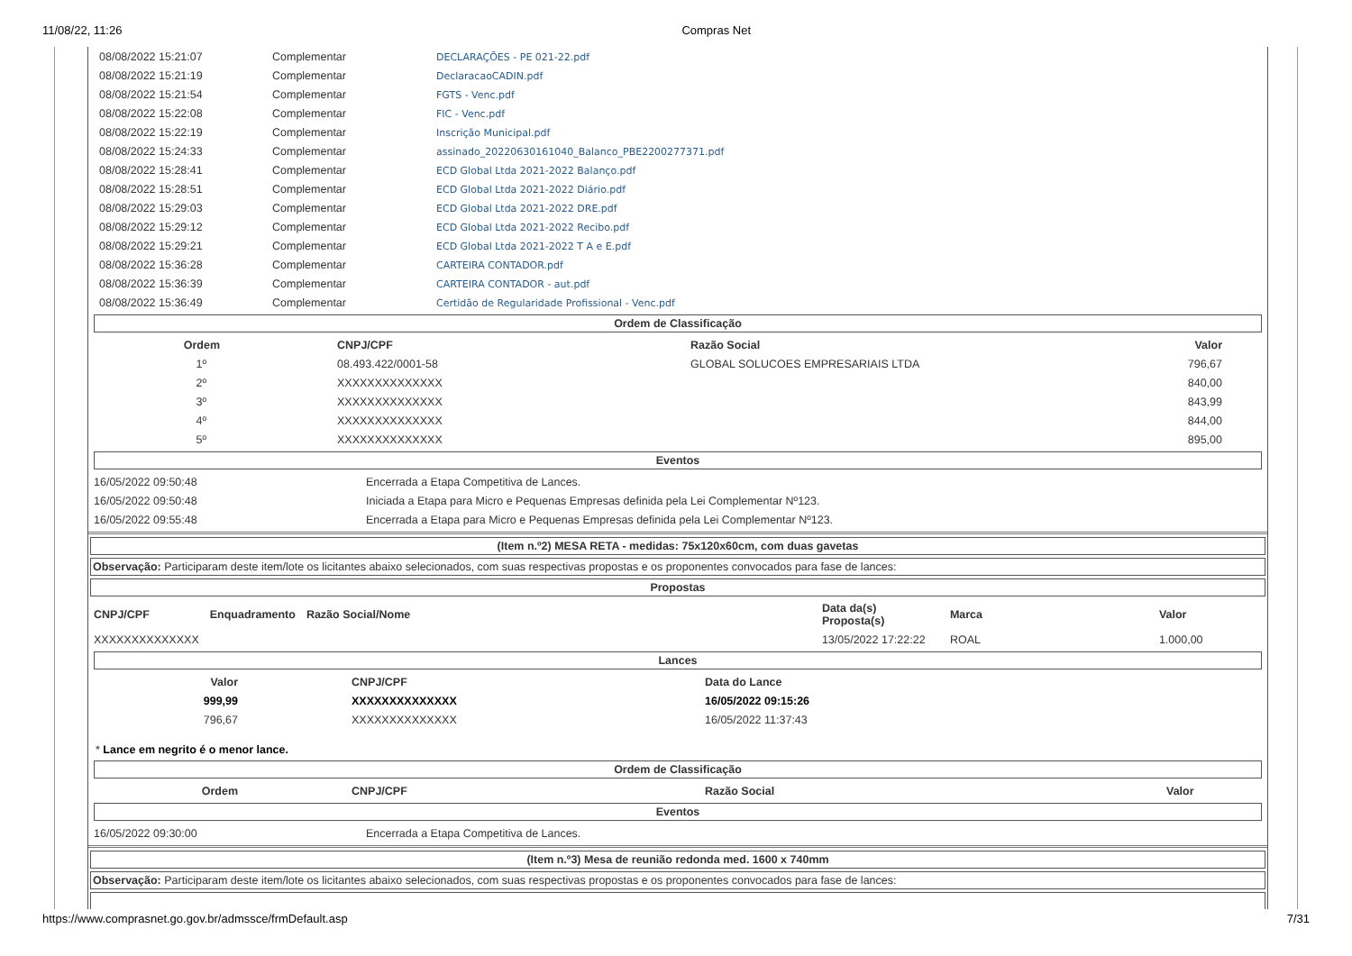11/08/22, 11:26 Compras Net
| 08/08/2022 15:21:07 | Complementar | DECLARAÇÕES - PE 021-22.pdf |
| 08/08/2022 15:21:19 | Complementar | DeclaracaoCADIN.pdf |
| 08/08/2022 15:21:54 | Complementar | FGTS - Venc.pdf |
| 08/08/2022 15:22:08 | Complementar | FIC - Venc.pdf |
| 08/08/2022 15:22:19 | Complementar | Inscrição Municipal.pdf |
| 08/08/2022 15:24:33 | Complementar | assinado_20220630161040_Balanco_PBE2200277371.pdf |
| 08/08/2022 15:28:41 | Complementar | ECD Global Ltda 2021-2022 Balanço.pdf |
| 08/08/2022 15:28:51 | Complementar | ECD Global Ltda 2021-2022 Diário.pdf |
| 08/08/2022 15:29:03 | Complementar | ECD Global Ltda 2021-2022 DRE.pdf |
| 08/08/2022 15:29:12 | Complementar | ECD Global Ltda 2021-2022 Recibo.pdf |
| 08/08/2022 15:29:21 | Complementar | ECD Global Ltda 2021-2022 T A e E.pdf |
| 08/08/2022 15:36:28 | Complementar | CARTEIRA CONTADOR.pdf |
| 08/08/2022 15:36:39 | Complementar | CARTEIRA CONTADOR - aut.pdf |
| 08/08/2022 15:36:49 | Complementar | Certidão de Regularidade Profissional - Venc.pdf |
Ordem de Classificação
| Ordem | CNPJ/CPF | Razão Social | Valor |
| --- | --- | --- | --- |
| 1º | 08.493.422/0001-58 | GLOBAL SOLUCOES EMPRESARIAIS LTDA | 796,67 |
| 2º | XXXXXXXXXXXXXX | | 840,00 |
| 3º | XXXXXXXXXXXXXX | | 843,99 |
| 4º | XXXXXXXXXXXXXX | | 844,00 |
| 5º | XXXXXXXXXXXXXX | | 895,00 |
Eventos
| 16/05/2022 09:50:48 | Encerrada a Etapa Competitiva de Lances. |
| 16/05/2022 09:50:48 | Iniciada a Etapa para Micro e Pequenas Empresas definida pela Lei Complementar Nº123. |
| 16/05/2022 09:55:48 | Encerrada a Etapa para Micro e Pequenas Empresas definida pela Lei Complementar Nº123. |
(Item n.º2) MESA RETA - medidas: 75x120x60cm, com duas gavetas
Observação: Participaram deste item/lote os licitantes abaixo selecionados, com suas respectivas propostas e os proponentes convocados para fase de lances:
Propostas
| CNPJ/CPF | Enquadramento | Razão Social/Nome | Data da(s) Proposta(s) | Marca | Valor |
| --- | --- | --- | --- | --- | --- |
| XXXXXXXXXXXXXX | | | 13/05/2022 17:22:22 | ROAL | 1.000,00 |
Lances
| Valor | CNPJ/CPF | Data do Lance |
| --- | --- | --- |
| 999,99 | XXXXXXXXXXXXXX | 16/05/2022 09:15:26 |
| 796,67 | XXXXXXXXXXXXXX | 16/05/2022 11:37:43 |
* Lance em negrito é o menor lance.
Ordem de Classificação
| Ordem | CNPJ/CPF | Razão Social | Valor |
| --- | --- | --- | --- |
Eventos
| 16/05/2022 09:30:00 | Encerrada a Etapa Competitiva de Lances. |
(Item n.º3) Mesa de reunião redonda med. 1600 x 740mm
Observação: Participaram deste item/lote os licitantes abaixo selecionados, com suas respectivas propostas e os proponentes convocados para fase de lances:
https://www.comprasnet.go.gov.br/admssce/frmDefault.asp 7/31